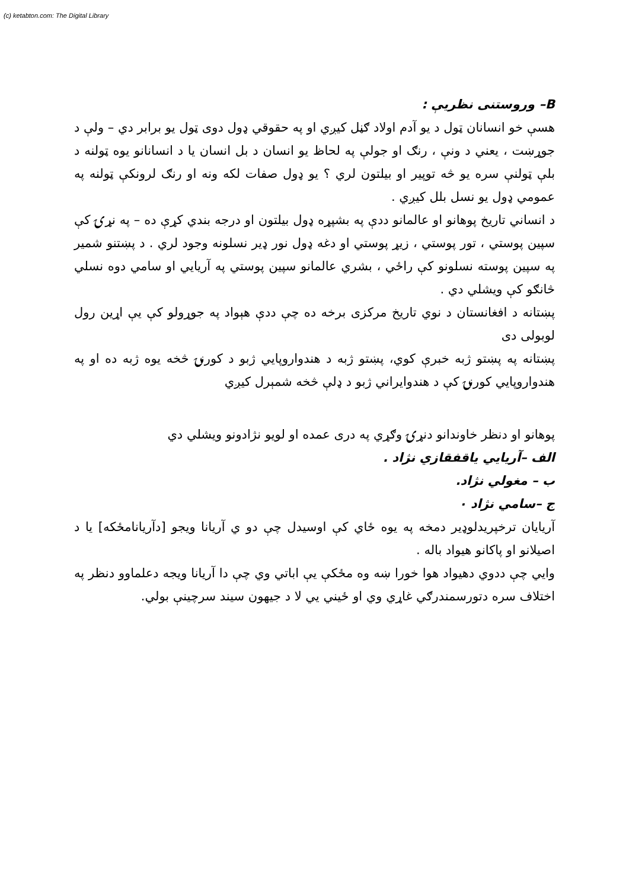(c) ketabton.com: The Digital Library
B– وروستنی نظریې :
هسې خو انسانان ټول د یو آدم اولاد ګڼل کیږي او په حقوقي ډول دوی ټول یو برابر دي – ولې د جوړښت ، یعني د ونې ، رنګ او جولې په لحاظ یو انسان د بل انسان یا د انسانانو یوه ټولنه د بلې ټولنې سره یو څه توپیر او بیلتون لري ؟ یو ډول صفات لکه ونه او رنګ لرونکې ټولنه په عمومي ډول یو نسل بلل کیږي .
د انساني تاریخ پوهانو او عالمانو ددې په بشپړه ډول بیلتون او درجه بندي کړې ده – په نړۍ کې سپین پوستي ، تور پوستي ، زیړ پوستي او دغه ډول نور ډیر نسلونه وجود لري . د پښتنو شمیر په سپین پوسته نسلونو کې راځي ، بشري عالمانو سپین پوستي په آریایي او سامي دوه نسلي څانګو کې ویشلي دي .
پښتانه د افغانستان د نوي تاریخ مرکزی برخه ده چې ددې هېواد په جوړولو کې یې اړین رول لوبولی دی
پښتانه په پښتو ژبه خبرې کوي، پښتو ژبه د هندواروپايي ژبو د کورنۍ څخه یوه ژبه ده او په هندواروپایي کورنۍ کې د هندوایراني ژبو د ډلې څخه شمېرل کیږي
پوهانو او دنظر خاوندانو دنړۍ وګړي په دری عمده او لویو نژادونو ویشلي دي
الف –آریایي یاقفقازي نژاد .
ب – مغولي نژاد.
ج –سامي نژاد ٠
آریایان ترخپریدلوډیر دمخه په یوه ځاي کې اوسیدل چې دو ي آریانا ویجو [دآریانامځکه] یا د اصیلانو او پاکانو هیواد باله .
وایي چې ددوي دهیواد هوا خورا ښه وه مځکې یې اباتي وي چې دا آریانا ویجه دعلماوو دنظر په اختلاف سره دتورسمندرګي غاړي وي او ځیني یي لا د جیهون سیند سرچینې بولي.